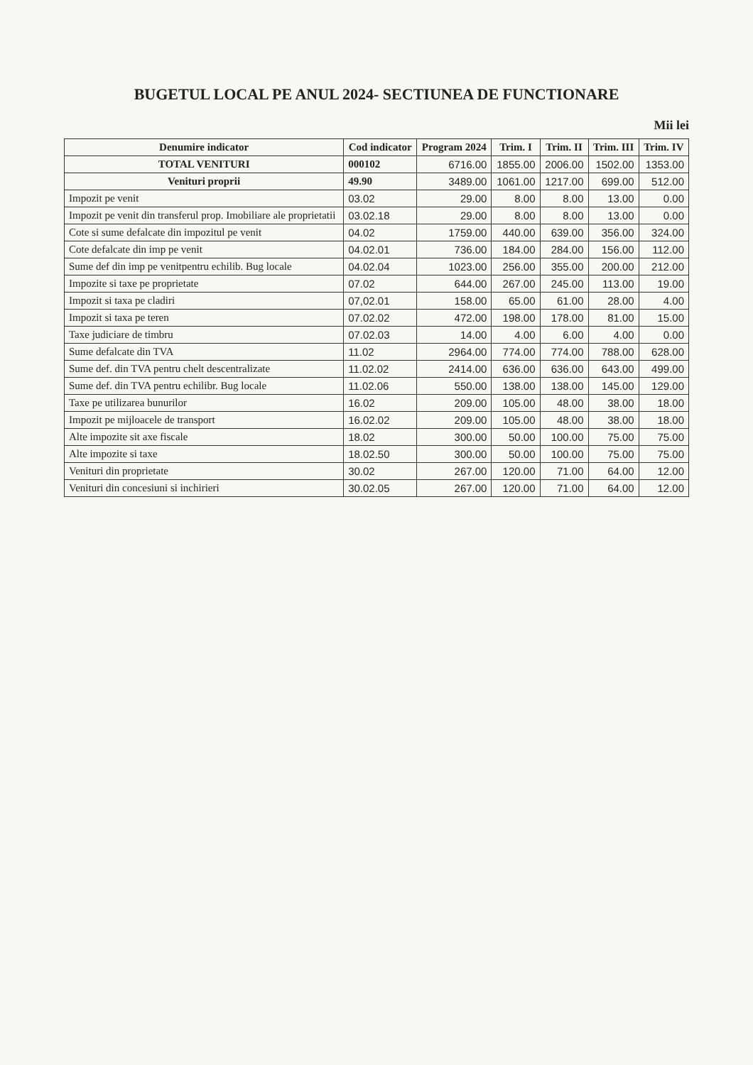BUGETUL LOCAL PE ANUL 2024- SECTIUNEA DE FUNCTIONARE
Mii lei
| Denumire indicator | Cod indicator | Program 2024 | Trim. I | Trim. II | Trim. III | Trim. IV |
| --- | --- | --- | --- | --- | --- | --- |
| TOTAL VENITURI | 000102 | 6716.00 | 1855.00 | 2006.00 | 1502.00 | 1353.00 |
| Venituri proprii | 49.90 | 3489.00 | 1061.00 | 1217.00 | 699.00 | 512.00 |
| Impozit pe venit | 03.02 | 29.00 | 8.00 | 8.00 | 13.00 | 0.00 |
| Impozit pe venit din transferul prop. Imobiliare ale proprietatii | 03.02.18 | 29.00 | 8.00 | 8.00 | 13.00 | 0.00 |
| Cote si sume defalcate din impozitul pe venit | 04.02 | 1759.00 | 440.00 | 639.00 | 356.00 | 324.00 |
| Cote defalcate din imp pe venit | 04.02.01 | 736.00 | 184.00 | 284.00 | 156.00 | 112.00 |
| Sume def din imp pe venitpentru echilib. Bug locale | 04.02.04 | 1023.00 | 256.00 | 355.00 | 200.00 | 212.00 |
| Impozite si taxe pe proprietate | 07.02 | 644.00 | 267.00 | 245.00 | 113.00 | 19.00 |
| Impozit si taxa pe cladiri | 07,02.01 | 158.00 | 65.00 | 61.00 | 28.00 | 4.00 |
| Impozit si taxa pe teren | 07.02.02 | 472.00 | 198.00 | 178.00 | 81.00 | 15.00 |
| Taxe judiciare de timbru | 07.02.03 | 14.00 | 4.00 | 6.00 | 4.00 | 0.00 |
| Sume defalcate din TVA | 11.02 | 2964.00 | 774.00 | 774.00 | 788.00 | 628.00 |
| Sume def. din TVA pentru chelt descentralizate | 11.02.02 | 2414.00 | 636.00 | 636.00 | 643.00 | 499.00 |
| Sume def. din TVA pentru echilibr. Bug locale | 11.02.06 | 550.00 | 138.00 | 138.00 | 145.00 | 129.00 |
| Taxe pe utilizarea bunurilor | 16.02 | 209.00 | 105.00 | 48.00 | 38.00 | 18.00 |
| Impozit pe mijloacele de transport | 16.02.02 | 209.00 | 105.00 | 48.00 | 38.00 | 18.00 |
| Alte impozite sit axe fiscale | 18.02 | 300.00 | 50.00 | 100.00 | 75.00 | 75.00 |
| Alte impozite si taxe | 18.02.50 | 300.00 | 50.00 | 100.00 | 75.00 | 75.00 |
| Venituri din proprietate | 30.02 | 267.00 | 120.00 | 71.00 | 64.00 | 12.00 |
| Venituri din concesiuni si inchirieri | 30.02.05 | 267.00 | 120.00 | 71.00 | 64.00 | 12.00 |